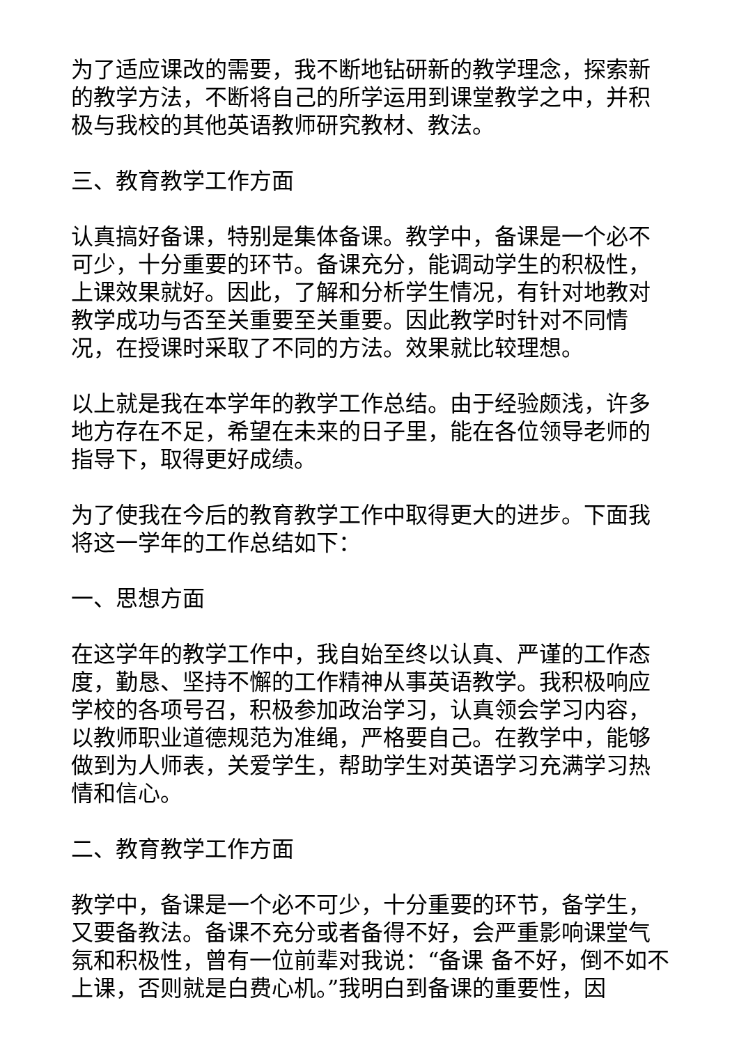为了适应课改的需要，我不断地钻研新的教学理念，探索新的教学方法，不断将自己的所学运用到课堂教学之中，并积极与我校的其他英语教师研究教材、教法。
三、教育教学工作方面
认真搞好备课，特别是集体备课。教学中，备课是一个必不可少，十分重要的环节。备课充分，能调动学生的积极性，上课效果就好。因此，了解和分析学生情况，有针对地教对教学成功与否至关重要至关重要。因此教学时针对不同情况，在授课时采取了不同的方法。效果就比较理想。
以上就是我在本学年的教学工作总结。由于经验颇浅，许多地方存在不足，希望在未来的日子里，能在各位领导老师的指导下，取得更好成绩。
为了使我在今后的教育教学工作中取得更大的进步。下面我将这一学年的工作总结如下：
一、思想方面
在这学年的教学工作中，我自始至终以认真、严谨的工作态度，勤恳、坚持不懈的工作精神从事英语教学。我积极响应学校的各项号召，积极参加政治学习，认真领会学习内容，以教师职业道德规范为准绳，严格要自己。在教学中，能够做到为人师表，关爱学生，帮助学生对英语学习充满学习热情和信心。
二、教育教学工作方面
教学中，备课是一个必不可少，十分重要的环节，备学生，又要备教法。备课不充分或者备得不好，会严重影响课堂气氛和积极性，曾有一位前辈对我说：“备课 备不好，倒不如不上课，否则就是白费心机。”我明白到备课的重要性，因